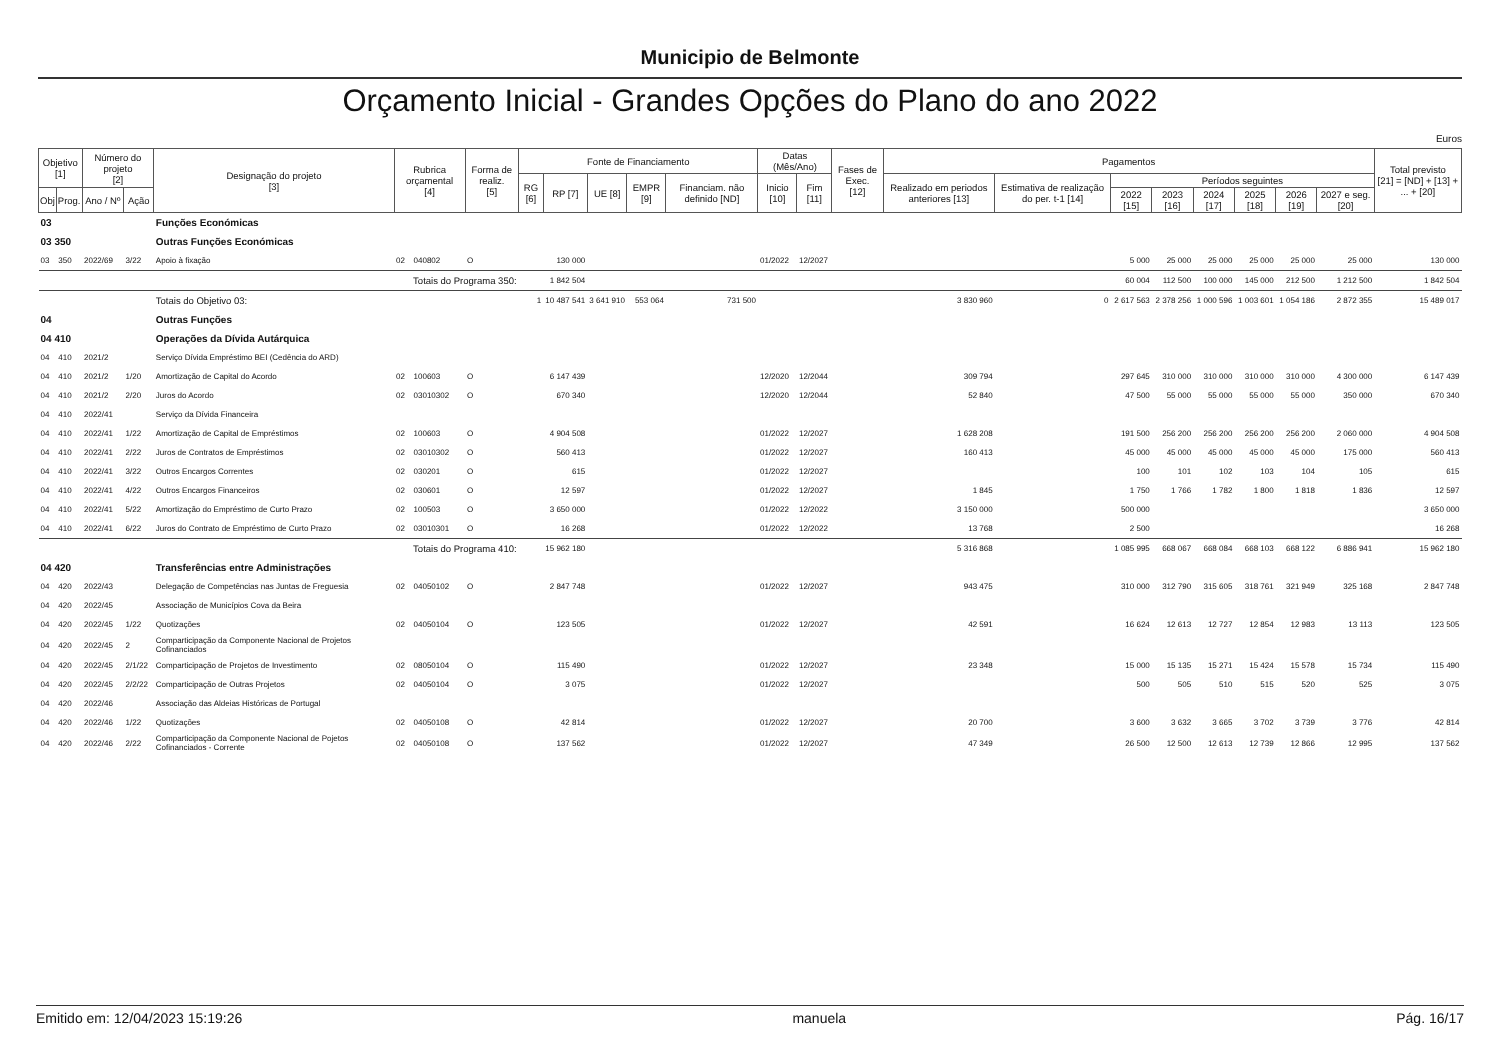Municipio de Belmonte
Orçamento Inicial - Grandes Opções do Plano do ano 2022
Euros
| Objetivo [1] | | Número do projeto [2] | | Designação do projeto [3] | Rubrica orçamental [4] | | Forma de realiz. [5] | Fonte de Financiamento | | | | | Datas (Mês/Ano) | | Fases de Exec. [12] | Pagamentos | | | | | | | | Total previsto [21] = [ND] + [13] + ... + [20] |
| --- | --- | --- | --- | --- | --- | --- | --- | --- | --- | --- | --- | --- | --- | --- | --- | --- | --- | --- | --- | --- | --- | --- | --- | --- |
| | | | | | | | | RG [6] | RP [7] | UE [8] | EMPR [9] | Financiam. não definido [ND] | Inicio [10] | Fim [11] | | Realizado em periodos anteriores [13] | Estimativa de realização do per. t-1 [14] | Períodos seguintes | | | | | | |
| Obj | Prog. | Ano / Nº | Ação | | | | | | | | | | | | | | | 2022 [15] | 2023 [16] | 2024 [17] | 2025 [18] | 2026 [19] | 2027 e seg. [20] | |
| 03 | | | | Funções Económicas | | | | | | | | | | | | | | | | | | | | |
| 03 350 | | | | Outras Funções Económicas | | | | | | | | | | | | | | | | | | | | |
| 03 | 350 | 2022/69 | 3/22 | Apoio à fixação | 02 | 040802 | O | | 130 000 | | | | 01/2022 | 12/2027 | | | | 5 000 | 25 000 | 25 000 | 25 000 | 25 000 | 25 000 | 130 000 |
| Totais do Programa 350: | | | | | | | | | 1 842 504 | | | | | | | | | 60 004 | 112 500 | 100 000 | 145 000 | 212 500 | 1 212 500 | 1 842 504 |
| | | | | Totais do Objetivo 03: | | | | 1 | 10 487 541 | 3 641 910 | 553 064 | 731 500 | | | | 3 830 960 | 0 | 2 617 563 | 2 378 256 | 1 000 596 | 1 003 601 | 1 054 186 | 2 872 355 | 15 489 017 |
| 04 | | | | Outras Funções | | | | | | | | | | | | | | | | | | | | |
| 04 410 | | | | Operações da Dívida Autárquica | | | | | | | | | | | | | | | | | | | | |
| 04 | 410 | 2021/2 | | Serviço Dívida Empréstimo BEI (Cedência do ARD) | | | | | | | | | | | | | | | | | | | | |
| 04 | 410 | 2021/2 | 1/20 | Amortização de Capital do Acordo | 02 | 100603 | O | | 6 147 439 | | | | 12/2020 | 12/2044 | | 309 794 | | 297 645 | 310 000 | 310 000 | 310 000 | 310 000 | 4 300 000 | 6 147 439 |
| 04 | 410 | 2021/2 | 2/20 | Juros do Acordo | 02 | 03010302 | O | | 670 340 | | | | 12/2020 | 12/2044 | | 52 840 | | 47 500 | 55 000 | 55 000 | 55 000 | 55 000 | 350 000 | 670 340 |
| 04 | 410 | 2022/41 | | Serviço da Dívida Financeira | | | | | | | | | | | | | | | | | | | | |
| 04 | 410 | 2022/41 | 1/22 | Amortização de Capital de Empréstimos | 02 | 100603 | O | | 4 904 508 | | | | 01/2022 | 12/2027 | | 1 628 208 | | 191 500 | 256 200 | 256 200 | 256 200 | 256 200 | 2 060 000 | 4 904 508 |
| 04 | 410 | 2022/41 | 2/22 | Juros de Contratos de Empréstimos | 02 | 03010302 | O | | 560 413 | | | | 01/2022 | 12/2027 | | 160 413 | | 45 000 | 45 000 | 45 000 | 45 000 | 45 000 | 175 000 | 560 413 |
| 04 | 410 | 2022/41 | 3/22 | Outros Encargos Correntes | 02 | 030201 | O | | 615 | | | | 01/2022 | 12/2027 | | | | 100 | 101 | 102 | 103 | 104 | 105 | 615 |
| 04 | 410 | 2022/41 | 4/22 | Outros Encargos Financeiros | 02 | 030601 | O | | 12 597 | | | | 01/2022 | 12/2027 | | 1 845 | | 1 750 | 1 766 | 1 782 | 1 800 | 1 818 | 1 836 | 12 597 |
| 04 | 410 | 2022/41 | 5/22 | Amortização do Empréstimo de Curto Prazo | 02 | 100503 | O | | 3 650 000 | | | | 01/2022 | 12/2022 | | 3 150 000 | | 500 000 | | | | | | 3 650 000 |
| 04 | 410 | 2022/41 | 6/22 | Juros do Contrato de Empréstimo de Curto Prazo | 02 | 03010301 | O | | 16 268 | | | | 01/2022 | 12/2022 | | 13 768 | | 2 500 | | | | | | 16 268 |
| Totais do Programa 410: | | | | | | | | | 15 962 180 | | | | | | | 5 316 868 | | 1 085 995 | 668 067 | 668 084 | 668 103 | 668 122 | 6 886 941 | 15 962 180 |
| 04 420 | | | | Transferências entre Administrações | | | | | | | | | | | | | | | | | | | | |
| 04 | 420 | 2022/43 | | Delegação de Competências nas Juntas de Freguesia | 02 | 04050102 | O | | 2 847 748 | | | | 01/2022 | 12/2027 | | 943 475 | | 310 000 | 312 790 | 315 605 | 318 761 | 321 949 | 325 168 | 2 847 748 |
| 04 | 420 | 2022/45 | | Associação de Municípios Cova da Beira | | | | | | | | | | | | | | | | | | | | |
| 04 | 420 | 2022/45 | 1/22 | Quotizações | 02 | 04050104 | O | | 123 505 | | | | 01/2022 | 12/2027 | | 42 591 | | 16 624 | 12 613 | 12 727 | 12 854 | 12 983 | 13 113 | 123 505 |
| 04 | 420 | 2022/45 | 2 | Comparticipação da Componente Nacional de Projetos Cofinanciados | | | | | | | | | | | | | | | | | | | | |
| 04 | 420 | 2022/45 | 2/1/22 | Comparticipação de Projetos de Investimento | 02 | 08050104 | O | | 115 490 | | | | 01/2022 | 12/2027 | | 23 348 | | 15 000 | 15 135 | 15 271 | 15 424 | 15 578 | 15 734 | 115 490 |
| 04 | 420 | 2022/45 | 2/2/22 | Comparticipação de Outras Projetos | 02 | 04050104 | O | | 3 075 | | | | 01/2022 | 12/2027 | | | | 500 | 505 | 510 | 515 | 520 | 525 | 3 075 |
| 04 | 420 | 2022/46 | | Associação das Aldeias Históricas de Portugal | | | | | | | | | | | | | | | | | | | | |
| 04 | 420 | 2022/46 | 1/22 | Quotizações | 02 | 04050108 | O | | 42 814 | | | | 01/2022 | 12/2027 | | 20 700 | | 3 600 | 3 632 | 3 665 | 3 702 | 3 739 | 3 776 | 42 814 |
| 04 | 420 | 2022/46 | 2/22 | Comparticipação da Componente Nacional de Pojetos Cofinanciados - Corrente | 02 | 04050108 | O | | 137 562 | | | | 01/2022 | 12/2027 | | 47 349 | | 26 500 | 12 500 | 12 613 | 12 739 | 12 866 | 12 995 | 137 562 |
Emitido em: 12/04/2023 15:19:26 manuela Pág. 16/17